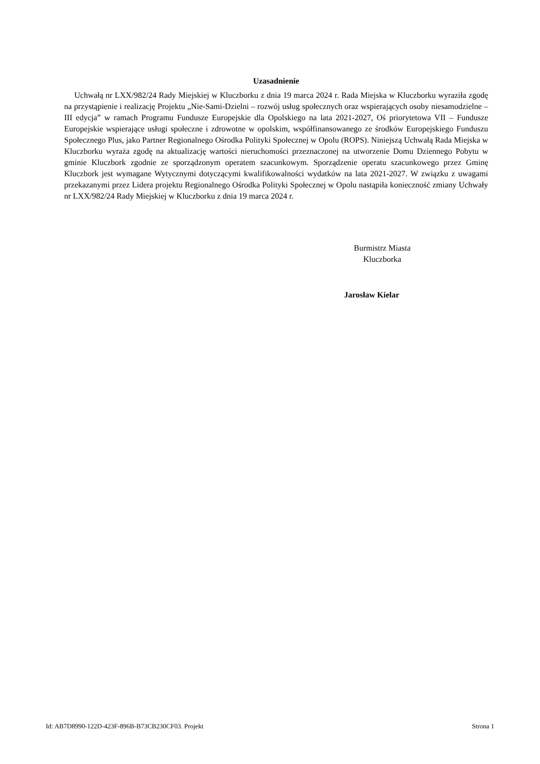Uzasadnienie
Uchwałą nr LXX/982/24 Rady Miejskiej w Kluczborku z dnia 19 marca 2024 r. Rada Miejska w Kluczborku wyraziła zgodę na przystąpienie i realizację Projektu „Nie-Sami-Dzielni – rozwój usług społecznych oraz wspierających osoby niesamodzielne – III edycja” w ramach Programu Fundusze Europejskie dla Opolskiego na lata 2021-2027, Oś priorytetowa VII – Fundusze Europejskie wspierające usługi społeczne i zdrowotne w opolskim, współfinansowanego ze środków Europejskiego Funduszu Społecznego Plus, jako Partner Regionalnego Ośrodka Polityki Społecznej w Opolu (ROPS). Niniejszą Uchwałą Rada Miejska w Kluczborku wyraża zgodę na aktualizację wartości nieruchomości przeznaczonej na utworzenie Domu Dziennego Pobytu w gminie Kluczbork zgodnie ze sporządzonym operatem szacunkowym. Sporządzenie operatu szacunkowego przez Gminę Kluczbork jest wymagane Wytycznymi dotyczącymi kwalifikowalności wydatków na lata 2021-2027. W związku z uwagami przekazanymi przez Lidera projektu Regionalnego Ośrodka Polityki Społecznej w Opolu nastąpiła konieczność zmiany Uchwały nr LXX/982/24 Rady Miejskiej w Kluczborku z dnia 19 marca 2024 r.
Burmistrz Miasta
Kluczborka
Jarosław Kielar
Id: AB7D8990-122D-423F-896B-B73CB230CF03. Projekt Strona 1